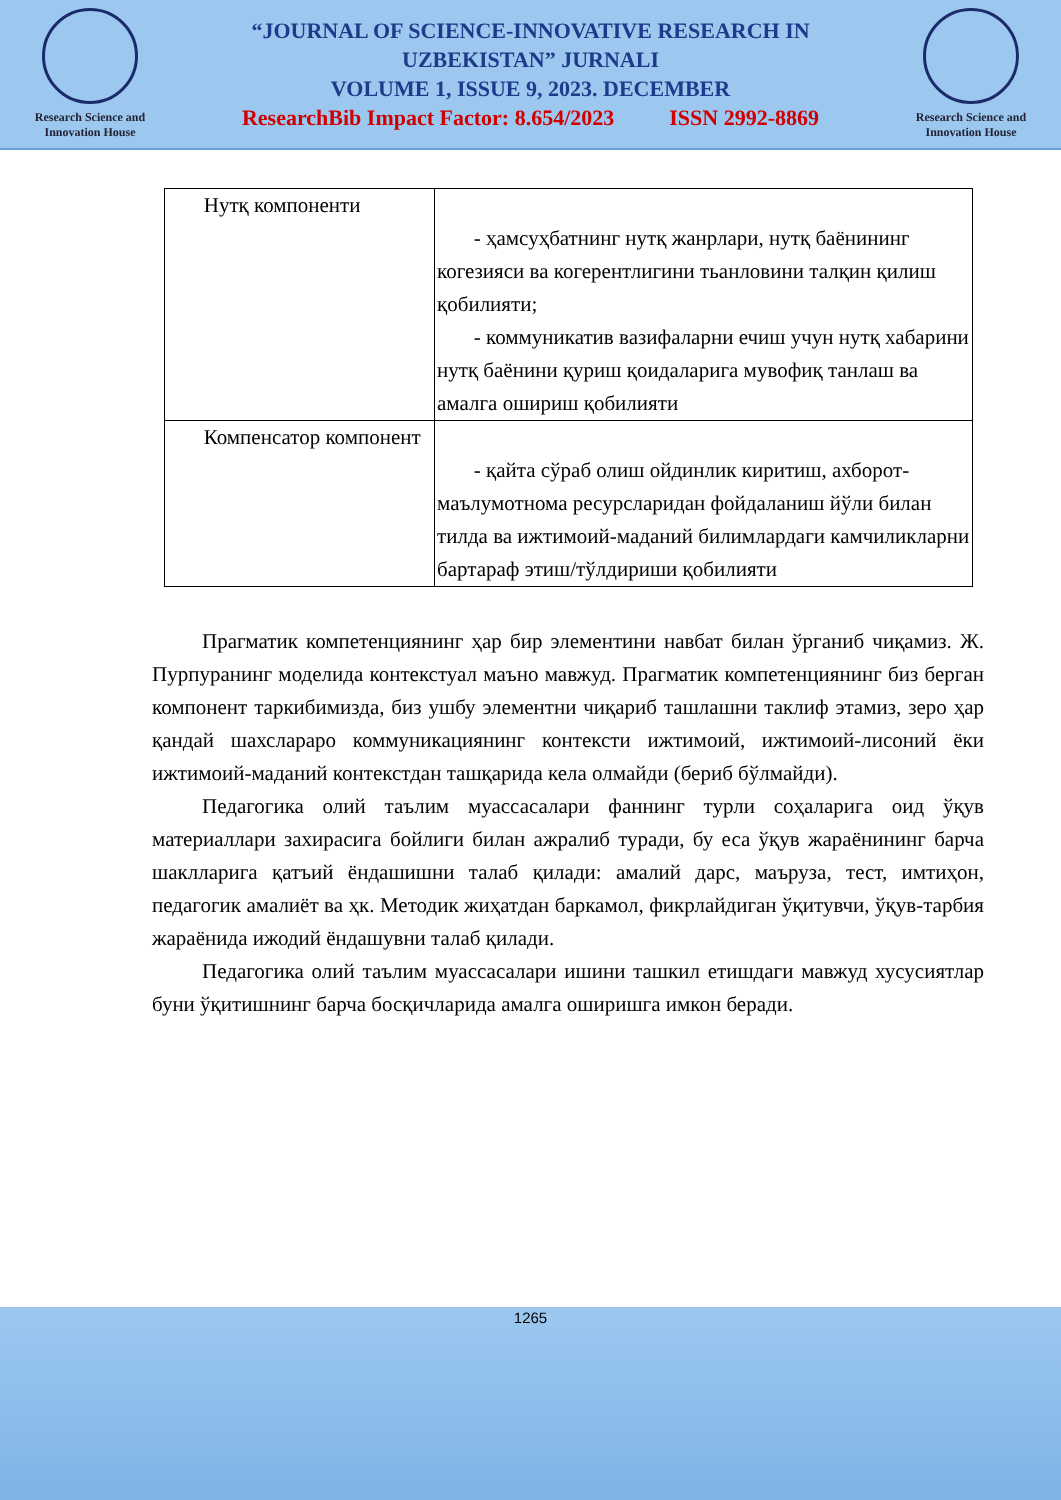Research Science and
Innovation House
“JOURNAL OF SCIENCE-INNOVATIVE RESEARCH IN
UZBEKISTAN” JURNALI
VOLUME 1, ISSUE 9, 2023. DECEMBER
ResearchBib Impact Factor: 8.654/2023 ISSN 2992-8869
Research Science and
Innovation House
| Нутқ компоненти | - ҳамсуҳбатнинг нутқ жанрлари, нутқ баёнининг когезияси ва когерентлигини тьанловини талқин қилиш қобилияти; - коммуникатив вазифаларни ечиш учун нутқ хабарини нутқ баёнини қуриш қоидаларига мувофиқ танлаш ва амалга ошириш қобилияти |
| Компенсатор компонент | - қайта сўраб олиш ойдинлик киритиш, ахборот-маълумотнома ресурсларидан фойдаланиш йўли билан тилда ва ижтимоий-маданий билимлардаги камчиликларни бартараф этиш/тўлдириши қобилияти |
Прагматик компетенциянинг ҳар бир элементини навбат билан ўрганиб чиқамиз. Ж. Пурпуранинг моделида контекстуал маъно мавжуд. Прагматик компетенциянинг биз берган компонент таркибимизда, биз ушбу элементни чиқариб ташлашни таклиф этамиз, зеро ҳар қандай шахслараро коммуникациянинг контексти ижтимоий, ижтимоий-лисоний ёки ижтимоий-маданий контекстдан ташқарида кела олмайди (бериб бўлмайди).
Педагогика олий таълим муассасалари фаннинг турли соҳаларига оид ўқув материаллари захирасига бойлиги билан ажралиб туради, бу еса ўқув жараёнининг барча шаклларига қатъий ёндашишни талаб қилади: амалий дарс, маъруза, тест, имтиҳон, педагогик амалиёт ва ҳк. Методик жиҳатдан баркамол, фикрлайдиган ўқитувчи, ўқув-тарбия жараёнида ижодий ёндашувни талаб қилади.
Педагогика олий таълим муассасалари ишини ташкил етишдаги мавжуд хусусиятлар буни ўқитишнинг барча босқичларида амалга оширишга имкон беради.
1265